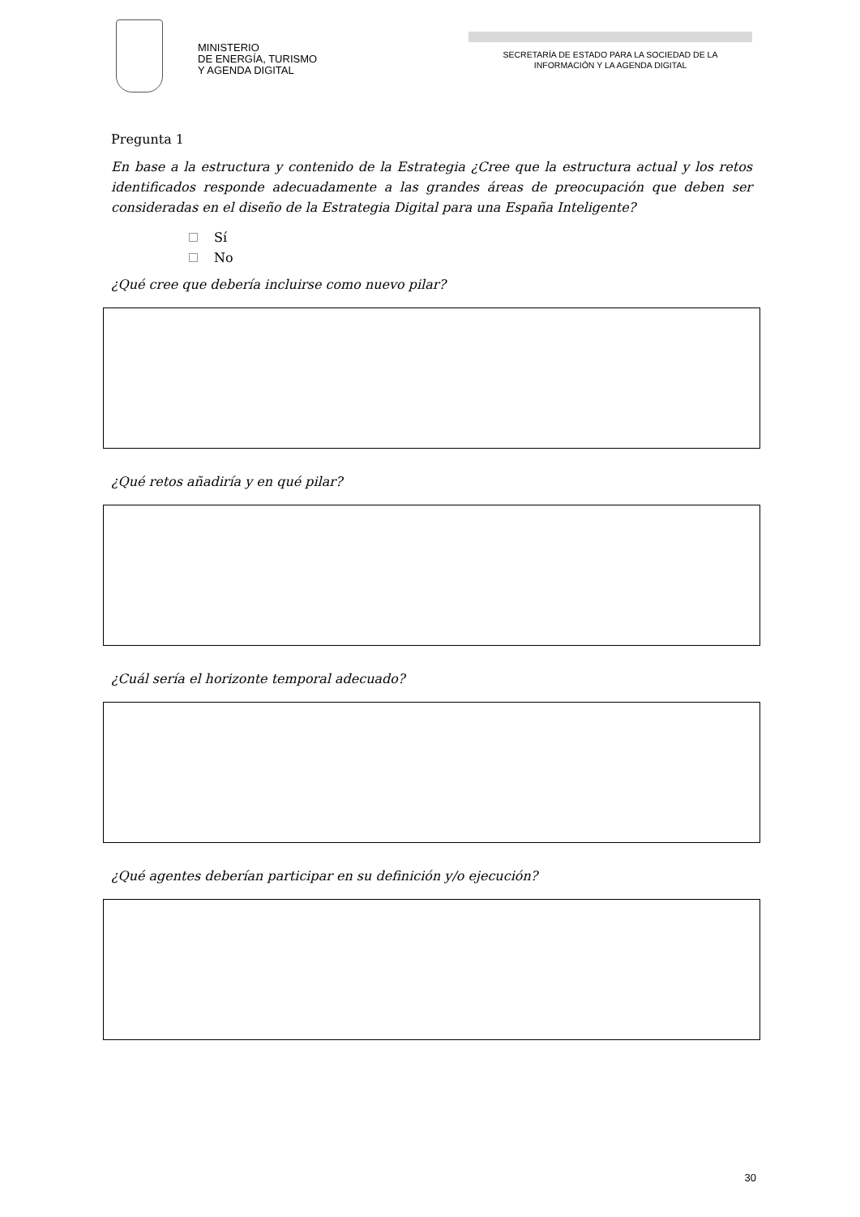MINISTERIO
DE ENERGÍA, TURISMO
Y AGENDA DIGITAL
SECRETARÍA DE ESTADO PARA LA SOCIEDAD DE LA
INFORMACIÓN Y LA AGENDA DIGITAL
Pregunta 1
En base a la estructura y contenido de la Estrategia ¿Cree que la estructura actual y los retos identificados responde adecuadamente a las grandes áreas de preocupación que deben ser consideradas en el diseño de la Estrategia Digital para una España Inteligente?
Sí
No
¿Qué cree que debería incluirse como nuevo pilar?
¿Qué retos añadiría y en qué pilar?
¿Cuál sería el horizonte temporal adecuado?
¿Qué agentes deberían participar en su definición y/o ejecución?
30